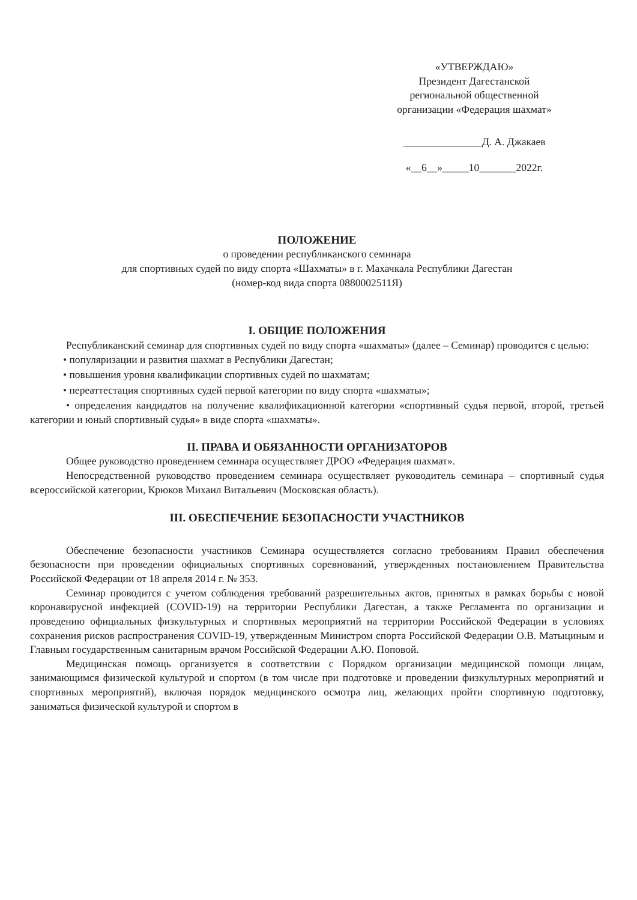«УТВЕРЖДАЮ»
Президент Дагестанской
региональной общественной
организации «Федерация шахмат»
_______________Д. А. Джакаев
«__6__»_____10_______2022г.
ПОЛОЖЕНИЕ
о проведении республиканского семинара
для спортивных судей по виду спорта «Шахматы» в г. Махачкала Республики Дагестан
(номер-код вида спорта 0880002511Я)
I. ОБЩИЕ ПОЛОЖЕНИЯ
Республиканский семинар для спортивных судей по виду спорта «шахматы» (далее – Семинар) проводится с целью:
• популяризации и развития шахмат в Республики Дагестан;
• повышения уровня квалификации спортивных судей по шахматам;
• переаттестация спортивных судей первой категории по виду спорта «шахматы»;
• определения кандидатов на получение квалификационной категории «спортивный судья первой, второй, третьей категории и юный спортивный судья» в виде спорта «шахматы».
II. ПРАВА И ОБЯЗАННОСТИ ОРГАНИЗАТОРОВ
Общее руководство проведением семинара осуществляет ДРОО «Федерация шахмат».
Непосредственной руководство проведением семинара осуществляет руководитель семинара – спортивный судья всероссийской категории, Крюков Михаил Витальевич (Московская область).
III. ОБЕСПЕЧЕНИЕ БЕЗОПАСНОСТИ УЧАСТНИКОВ
Обеспечение безопасности участников Семинара осуществляется согласно требованиям Правил обеспечения безопасности при проведении официальных спортивных соревнований, утвержденных постановлением Правительства Российской Федерации от 18 апреля 2014 г. № 353.
Семинар проводится с учетом соблюдения требований разрешительных актов, принятых в рамках борьбы с новой коронавирусной инфекцией (COVID-19) на территории Республики Дагестан, а также Регламента по организации и проведению официальных физкультурных и спортивных мероприятий на территории Российской Федерации в условиях сохранения рисков распространения COVID-19, утвержденным Министром спорта Российской Федерации О.В. Матыциным и Главным государственным санитарным врачом Российской Федерации А.Ю. Поповой.
Медицинская помощь организуется в соответствии с Порядком организации медицинской помощи лицам, занимающимся физической культурой и спортом (в том числе при подготовке и проведении физкультурных мероприятий и спортивных мероприятий), включая порядок медицинского осмотра лиц, желающих пройти спортивную подготовку, заниматься физической культурой и спортом в